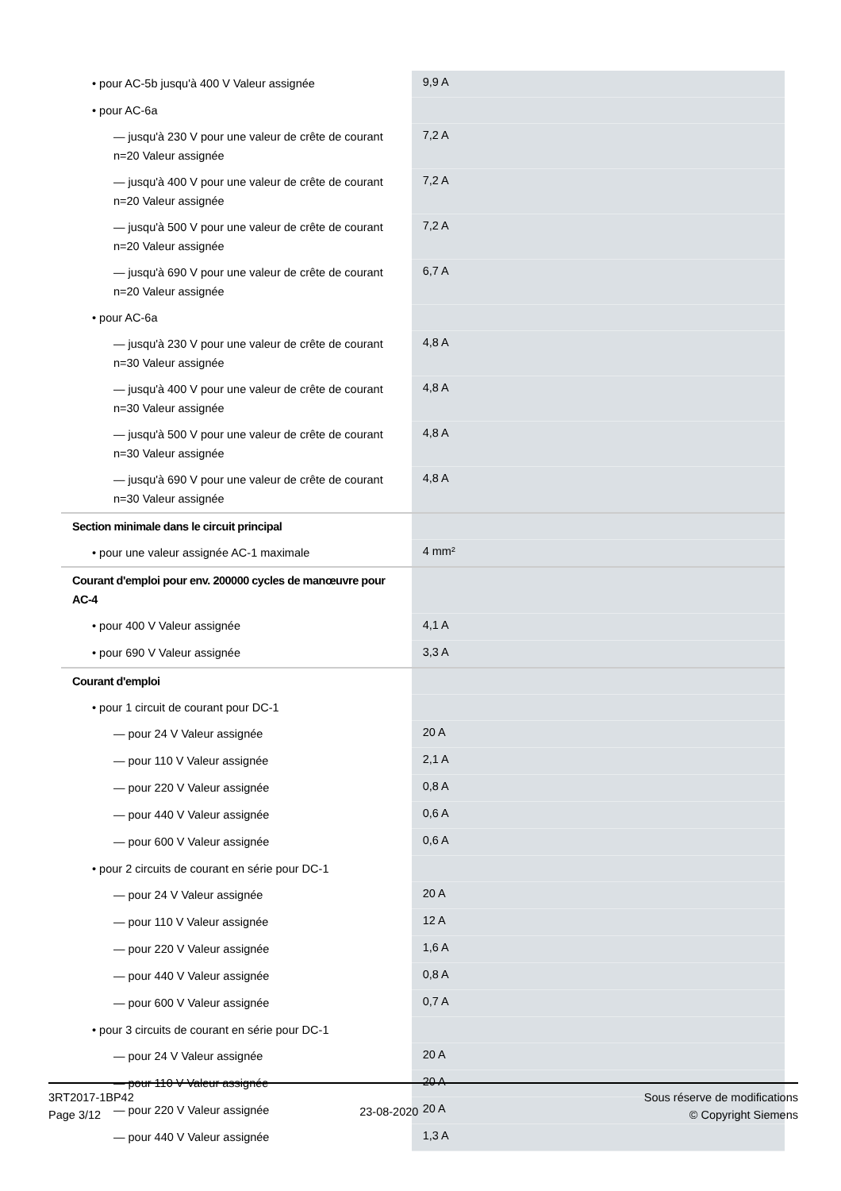| • pour AC-5b jusqu'à 400 V Valeur assignée | 9,9 A |
| • pour AC-6a | |
| — jusqu'à 230 V pour une valeur de crête de courant n=20 Valeur assignée | 7,2 A |
| — jusqu'à 400 V pour une valeur de crête de courant n=20 Valeur assignée | 7,2 A |
| — jusqu'à 500 V pour une valeur de crête de courant n=20 Valeur assignée | 7,2 A |
| — jusqu'à 690 V pour une valeur de crête de courant n=20 Valeur assignée | 6,7 A |
| • pour AC-6a | |
| — jusqu'à 230 V pour une valeur de crête de courant n=30 Valeur assignée | 4,8 A |
| — jusqu'à 400 V pour une valeur de crête de courant n=30 Valeur assignée | 4,8 A |
| — jusqu'à 500 V pour une valeur de crête de courant n=30 Valeur assignée | 4,8 A |
| — jusqu'à 690 V pour une valeur de crête de courant n=30 Valeur assignée | 4,8 A |
| Section minimale dans le circuit principal | |
| • pour une valeur assignée AC-1 maximale | 4 mm² |
| Courant d'emploi pour env. 200000 cycles de manœuvre pour AC-4 | |
| • pour 400 V Valeur assignée | 4,1 A |
| • pour 690 V Valeur assignée | 3,3 A |
| Courant d'emploi | |
| • pour 1 circuit de courant pour DC-1 | |
| — pour 24 V Valeur assignée | 20 A |
| — pour 110 V Valeur assignée | 2,1 A |
| — pour 220 V Valeur assignée | 0,8 A |
| — pour 440 V Valeur assignée | 0,6 A |
| — pour 600 V Valeur assignée | 0,6 A |
| • pour 2 circuits de courant en série pour DC-1 | |
| — pour 24 V Valeur assignée | 20 A |
| — pour 110 V Valeur assignée | 12 A |
| — pour 220 V Valeur assignée | 1,6 A |
| — pour 440 V Valeur assignée | 0,8 A |
| — pour 600 V Valeur assignée | 0,7 A |
| • pour 3 circuits de courant en série pour DC-1 | |
| — pour 24 V Valeur assignée | 20 A |
| — pour 110 V Valeur assignée | 20 A |
| — pour 220 V Valeur assignée | 20 A |
| — pour 440 V Valeur assignée | 1,3 A |
3RT2017-1BP42
Page 3/12
23-08-2020
Sous réserve de modifications
© Copyright Siemens